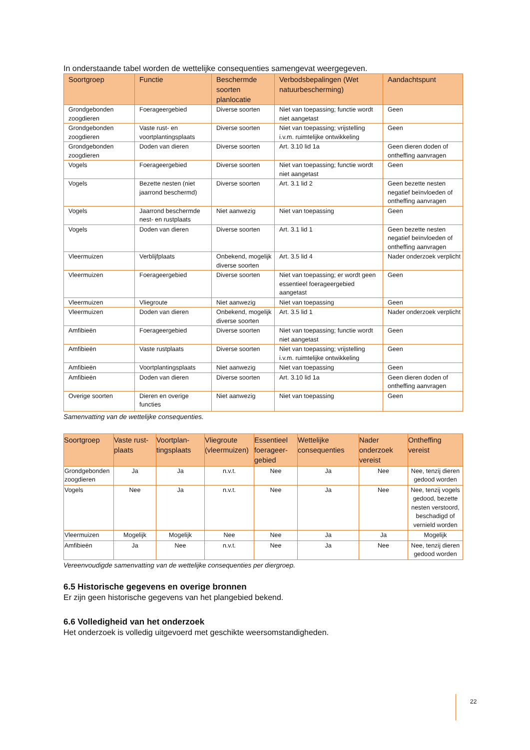In onderstaande tabel worden de wettelijke consequenties samengevat weergegeven.
| Soortgroep | Functie | Beschermde soorten planlocatie | Verbodsbepalingen (Wet natuurbescherming) | Aandachtspunt |
| --- | --- | --- | --- | --- |
| Grondgebonden zoogdieren | Foerageergebied | Diverse soorten | Niet van toepassing; functie wordt niet aangetast | Geen |
| Grondgebonden zoogdieren | Vaste rust- en voortplantingsplaats | Diverse soorten | Niet van toepassing; vrijstelling i.v.m. ruimtelijke ontwikkeling | Geen |
| Grondgebonden zoogdieren | Doden van dieren | Diverse soorten | Art. 3.10 lid 1a | Geen dieren doden of ontheffing aanvragen |
| Vogels | Foerageergebied | Diverse soorten | Niet van toepassing; functie wordt niet aangetast | Geen |
| Vogels | Bezette nesten (niet jaarrond beschermd) | Diverse soorten | Art. 3.1 lid 2 | Geen bezette nesten negatief beïnvloeden of ontheffing aanvragen |
| Vogels | Jaarrond beschermde nest- en rustplaats | Niet aanwezig | Niet van toepassing | Geen |
| Vogels | Doden van dieren | Diverse soorten | Art. 3.1 lid 1 | Geen bezette nesten negatief beïnvloeden of ontheffing aanvragen |
| Vleermuizen | Verblijfplaats | Onbekend, mogelijk diverse soorten | Art. 3.5 lid 4 | Nader onderzoek verplicht |
| Vleermuizen | Foerageergebied | Diverse soorten | Niet van toepassing; er wordt geen essentieel foerageergebied aangetast | Geen |
| Vleermuizen | Vliegroute | Niet aanwezig | Niet van toepassing | Geen |
| Vleermuizen | Doden van dieren | Onbekend, mogelijk diverse soorten | Art. 3.5 lid 1 | Nader onderzoek verplicht |
| Amfibieën | Foerageergebied | Diverse soorten | Niet van toepassing; functie wordt niet aangetast | Geen |
| Amfibieën | Vaste rustplaats | Diverse soorten | Niet van toepassing; vrijstelling i.v.m. ruimtelijke ontwikkeling | Geen |
| Amfibieën | Voortplantingsplaats | Niet aanwezig | Niet van toepassing | Geen |
| Amfibieën | Doden van dieren | Diverse soorten | Art. 3.10 lid 1a | Geen dieren doden of ontheffing aanvragen |
| Overige soorten | Dieren en overige functies | Niet aanwezig | Niet van toepassing | Geen |
Samenvatting van de wettelijke consequenties.
| Soortgroep | Vaste rust-plaats | Voortplan-tingsplaats | Vliegroute (vleermuizen) | Essentieel foerageer-gebied | Wettelijke consequenties | Nader onderzoek vereist | Ontheffing vereist |
| --- | --- | --- | --- | --- | --- | --- | --- |
| Grondgebonden zoogdieren | Ja | Ja | n.v.t. | Nee | Ja | Nee | Nee, tenzij dieren gedood worden |
| Vogels | Nee | Ja | n.v.t. | Nee | Ja | Nee | Nee, tenzij vogels gedood, bezette nesten verstoord, beschadigd of vernield worden |
| Vleermuizen | Mogelijk | Mogelijk | Nee | Nee | Ja | Ja | Mogelijk |
| Amfibieën | Ja | Nee | n.v.t. | Nee | Ja | Nee | Nee, tenzij dieren gedood worden |
Vereenvoudigde samenvatting van de wettelijke consequenties per diergroep.
6.5 Historische gegevens en overige bronnen
Er zijn geen historische gegevens van het plangebied bekend.
6.6 Volledigheid van het onderzoek
Het onderzoek is volledig uitgevoerd met geschikte weersomstandigheden.
22